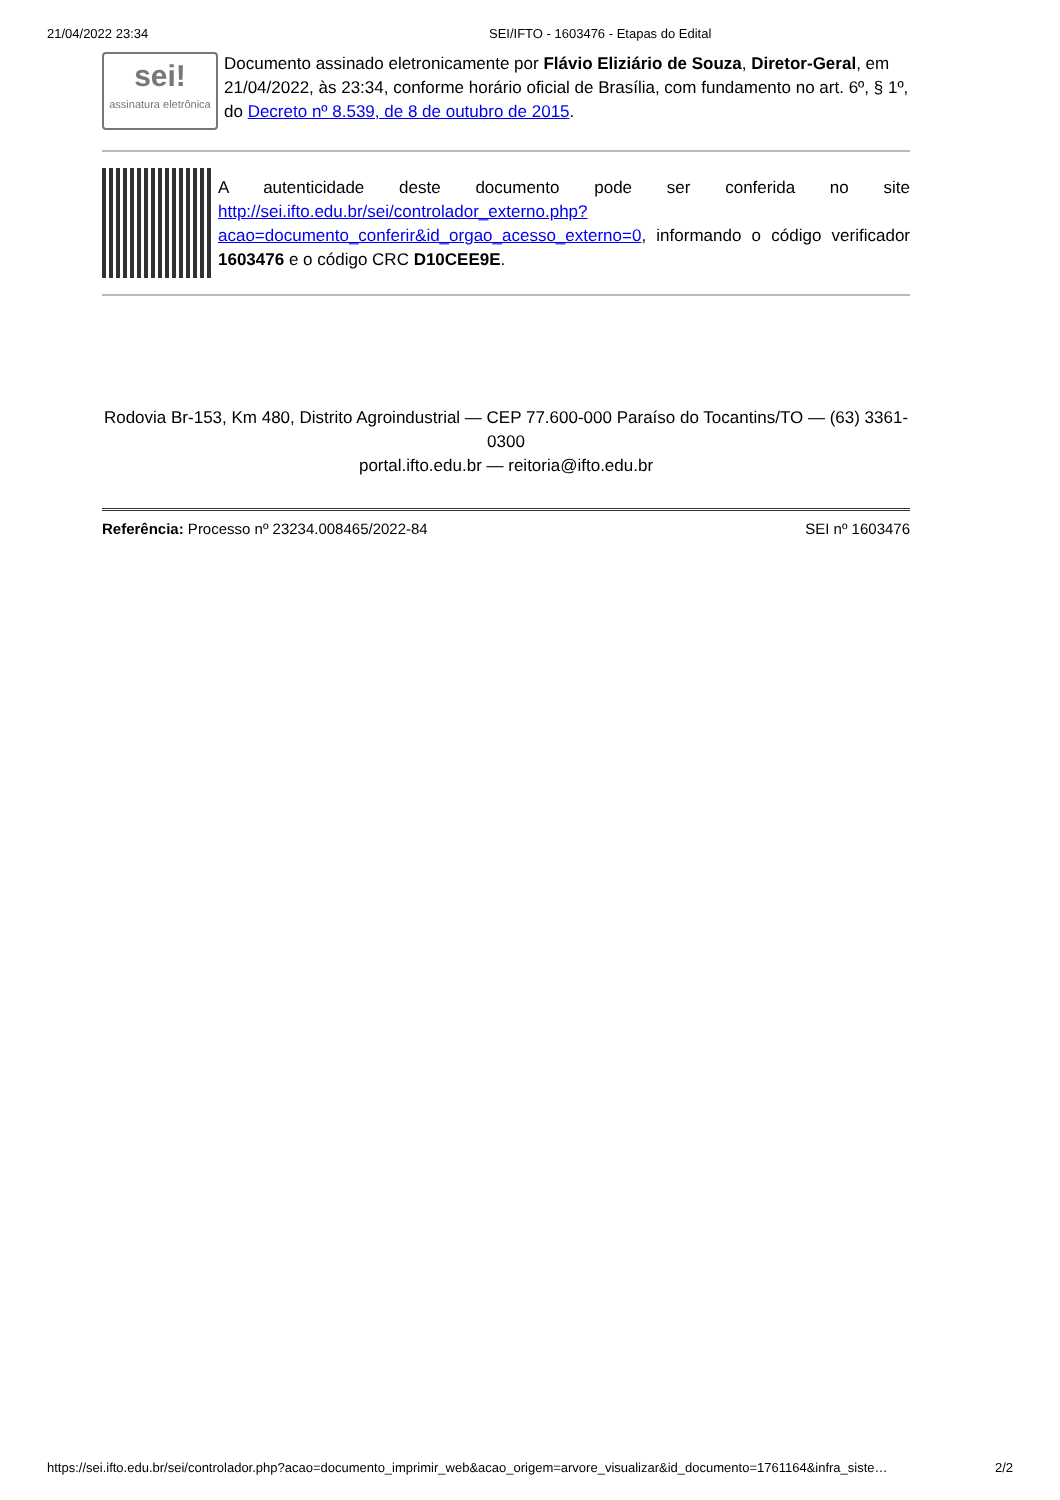21/04/2022 23:34 SEI/IFTO - 1603476 - Etapas do Edital
sei!
assinatura eletrônica
Documento assinado eletronicamente por Flávio Eliziário de Souza, Diretor-Geral, em 21/04/2022, às 23:34, conforme horário oficial de Brasília, com fundamento no art. 6º, § 1º, do Decreto nº 8.539, de 8 de outubro de 2015.
A autenticidade deste documento pode ser conferida no site http://sei.ifto.edu.br/sei/controlador_externo.php?acao=documento_conferir&id_orgao_acesso_externo=0, informando o código verificador 1603476 e o código CRC D10CEE9E.
Rodovia Br-153, Km 480, Distrito Agroindustrial — CEP 77.600-000 Paraíso do Tocantins/TO — (63) 3361-0300
portal.ifto.edu.br — reitoria@ifto.edu.br
Referência: Processo nº 23234.008465/2022-84 SEI nº 1603476
https://sei.ifto.edu.br/sei/controlador.php?acao=documento_imprimir_web&acao_origem=arvore_visualizar&id_documento=1761164&infra_siste… 2/2